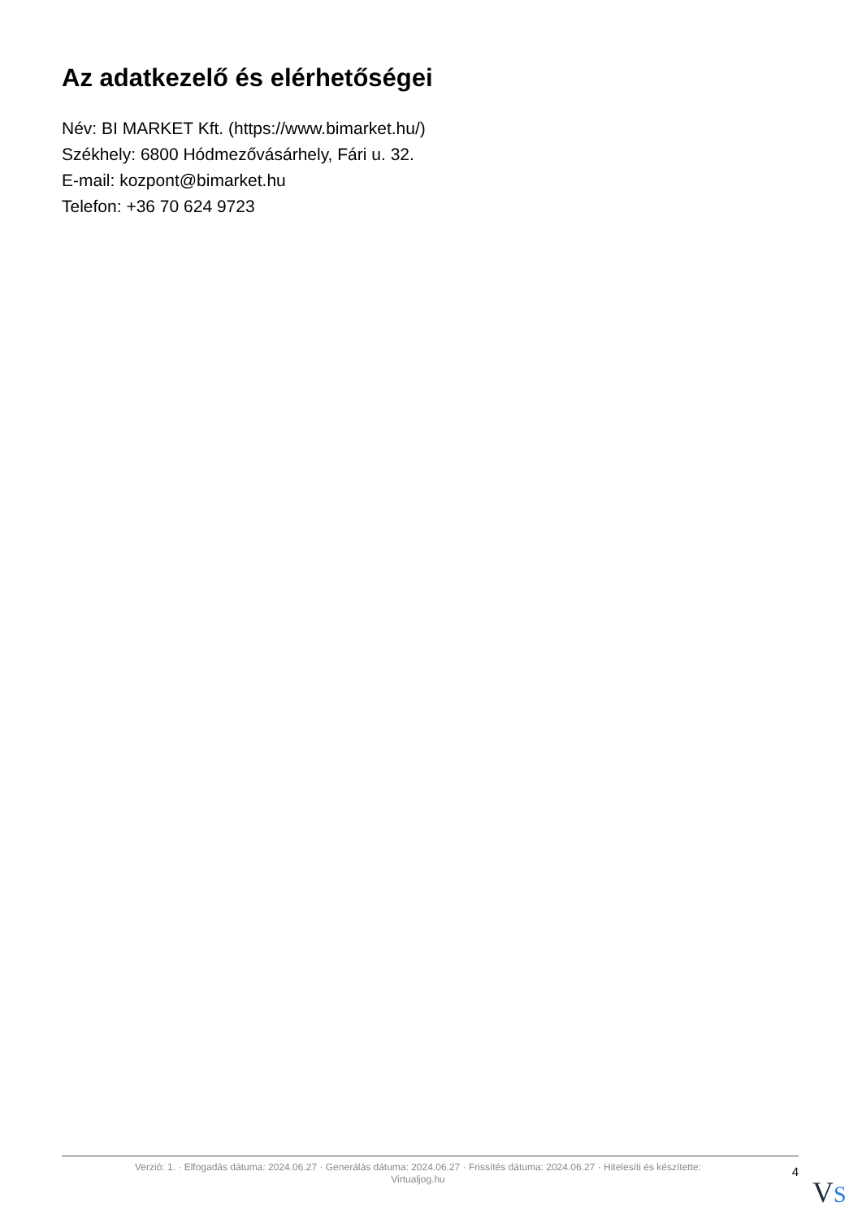Az adatkezelő és elérhetőségei
Név: BI MARKET Kft. (https://www.bimarket.hu/)
Székhely: 6800 Hódmezővásárhely, Fári u. 32.
E-mail: kozpont@bimarket.hu
Telefon: +36 70 624 9723
Verzió: 1. · Elfogadás dátuma: 2024.06.27 · Generálás dátuma: 2024.06.27 · Frissítés dátuma: 2024.06.27 · Hitelesíti és készítette:
Virtualjog.hu
4
VS